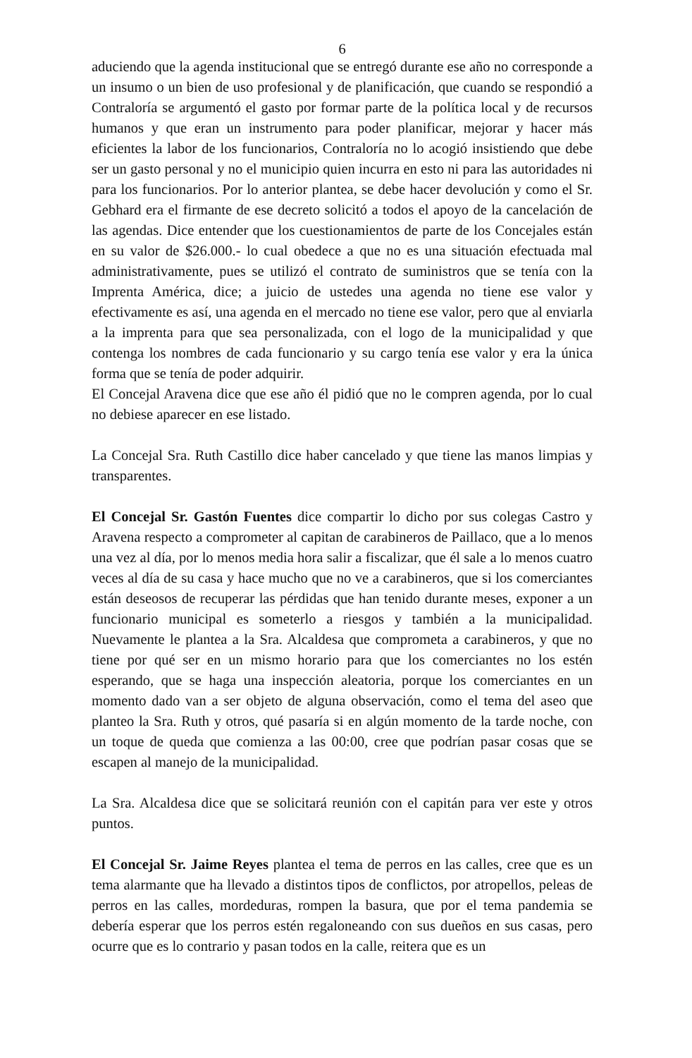6
aduciendo que la agenda institucional que se entregó durante ese año no corresponde a un insumo o un bien de uso profesional y de planificación, que cuando se respondió a Contraloría se argumentó el gasto por formar parte de la política local y de recursos humanos y que eran un instrumento para poder planificar, mejorar y hacer más eficientes la labor de los funcionarios, Contraloría no lo acogió insistiendo que debe ser un gasto personal y no el municipio quien incurra en esto ni para las autoridades ni para los funcionarios. Por lo anterior plantea, se debe hacer devolución y como el Sr. Gebhard era el firmante de ese decreto solicitó a todos el apoyo de la cancelación de las agendas. Dice entender que los cuestionamientos de parte de los Concejales están en su valor de $26.000.- lo cual obedece a que no es una situación efectuada mal administrativamente, pues se utilizó el contrato de suministros que se tenía con la Imprenta América, dice; a juicio de ustedes una agenda no tiene ese valor y efectivamente es así, una agenda en el mercado no tiene ese valor, pero que al enviarla a la imprenta para que sea personalizada, con el logo de la municipalidad y que contenga los nombres de cada funcionario y su cargo tenía ese valor y era la única forma que se tenía de poder adquirir.
El Concejal Aravena dice que ese año él pidió que no le compren agenda, por lo cual no debiese aparecer en ese listado.
La Concejal Sra. Ruth Castillo dice haber cancelado y que tiene las manos limpias y transparentes.
El Concejal Sr. Gastón Fuentes dice compartir lo dicho por sus colegas Castro y Aravena respecto a comprometer al capitan de carabineros de Paillaco, que a lo menos una vez al día, por lo menos media hora salir a fiscalizar, que él sale a lo menos cuatro veces al día de su casa y hace mucho que no ve a carabineros, que si los comerciantes están deseosos de recuperar las pérdidas que han tenido durante meses, exponer a un funcionario municipal es someterlo a riesgos y también a la municipalidad. Nuevamente le plantea a la Sra. Alcaldesa que comprometa a carabineros, y que no tiene por qué ser en un mismo horario para que los comerciantes no los estén esperando, que se haga una inspección aleatoria, porque los comerciantes en un momento dado van a ser objeto de alguna observación, como el tema del aseo que planteo la Sra. Ruth y otros, qué pasaría si en algún momento de la tarde noche, con un toque de queda que comienza a las 00:00, cree que podrían pasar cosas que se escapen al manejo de la municipalidad.
La Sra. Alcaldesa dice que se solicitará reunión con el capitán para ver este y otros puntos.
El Concejal Sr. Jaime Reyes plantea el tema de perros en las calles, cree que es un tema alarmante que ha llevado a distintos tipos de conflictos, por atropellos, peleas de perros en las calles, mordeduras, rompen la basura, que por el tema pandemia se debería esperar que los perros estén regaloneando con sus dueños en sus casas, pero ocurre que es lo contrario y pasan todos en la calle, reitera que es un